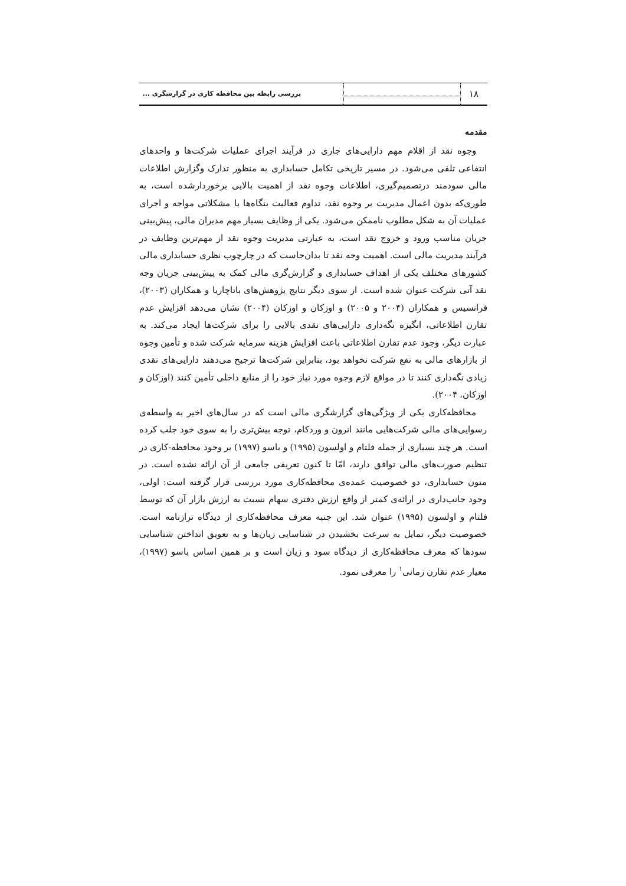۱۸
بررسی رابطه بین محافظه کاری در گزارشگری ...
مقدمه
وجوه نقد از اقلام مهم دارایی‌های جاری در فرآیند اجرای عملیات شرکت‌ها و واحدهای انتفاعی تلقی می‌شود. در مسیر تاریخی تکامل حسابداری به منظور تدارک وگزارش اطلاعات مالی سودمند درتصمیم‌گیری، اطلاعات وجوه نقد از اهمیت بالایی برخوردارشده است، به طوری‌که بدون اعمال مدیریت بر وجوه نقد، تداوم فعالیت بنگاه‌ها با مشکلاتی مواجه و اجرای عملیات آن به شکل مطلوب ناممکن می‌شود. یکی از وظایف بسیار مهم مدیران مالی، پیش‌بینی جریان مناسب ورود و خروج نقد است، به عبارتی مدیریت وجوه نقد از مهم‌ترین وظایف در فرآیند مدیریت مالی است. اهمیت وجه نقد تا بدان‌جاست که در چارچوب نظری حسابداری مالی کشورهای مختلف یکی از اهداف حسابداری و گزارش‌گری مالی کمک به پیش‌بینی جریان وجه نقد آتی شرکت عنوان شده است. از سوی دیگر نتایج پژوهش‌های باتاچاریا و همکاران (۲۰۰۳)، فرانسیس و همکاران (۲۰۰۴ و ۲۰۰۵) و اوزکان و اوزکان (۲۰۰۴) نشان می‌دهد افزایش عدم تقارن اطلاعاتی، انگیزه نگه‌داری دارایی‌های نقدی بالایی را برای شرکت‌ها ایجاد می‌کند. به عبارت دیگر، وجود عدم تقارن اطلاعاتی باعث افزایش هزینه سرمایه شرکت شده و تأمین وجوه از بازارهای مالی به نفع شرکت نخواهد بود، بنابراین شرکت‌ها ترجیح می‌دهند دارایی‌های نقدی زیادی نگه‌داری کنند تا در مواقع لازم وجوه مورد نیاز خود را از منابع داخلی تأمین کنند (اوزکان و اوزکان، ۲۰۰۴).
محافظه‌کاری یکی از ویژگی‌های گزارشگری مالی است که در سال‌های اخیر به واسطه‌ی رسوایی‌های مالی شرکت‌هایی مانند انرون و وردکام، توجه بیش‌تری را به سوی خود جلب کرده است. هر چند بسیاری از جمله فلتام و اولسون (۱۹۹۵) و باسو (۱۹۹۷) بر وجود محافظه‌-کاری در تنظیم صورت‌های مالی توافق دارند، امّا تا کنون تعریفی جامعی از آن ارائه نشده است. در متون حسابداری، دو خصوصیت عمده‌ی محافظه‌کاری مورد بررسی قرار گرفته است: اولی، وجود جانب‌داری در ارائه‌ی کمتر از واقع ارزش دفتری سهام نسبت به ارزش بازار آن که توسط فلتام و اولسون (۱۹۹۵) عنوان شد. این جنبه معرف محافظه‌کاری از دیدگاه ترازنامه است. خصوصیت دیگر، تمایل به سرعت بخشیدن در شناسایی زیان‌ها و به تعویق انداختن شناسایی سودها که معرف محافظه‌کاری از دیدگاه سود و زیان است و بر همین اساس باسو (۱۹۹۷)، معیار عدم تقارن زمانی<sup>۱</sup> را معرفی نمود.